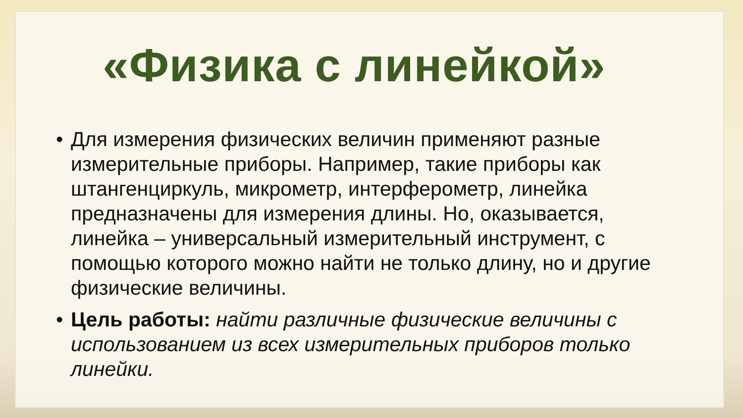«Физика с линейкой»
• Для измерения физических величин применяют разные измерительные приборы. Например, такие приборы как штангенциркуль, микрометр, интерферометр, линейка предназначены для измерения длины. Но, оказывается, линейка – универсальный измерительный инструмент, с помощью которого можно найти не только длину, но и другие физические величины.
• Цель работы: найти различные физические величины с использованием из всех измерительных приборов только линейки.